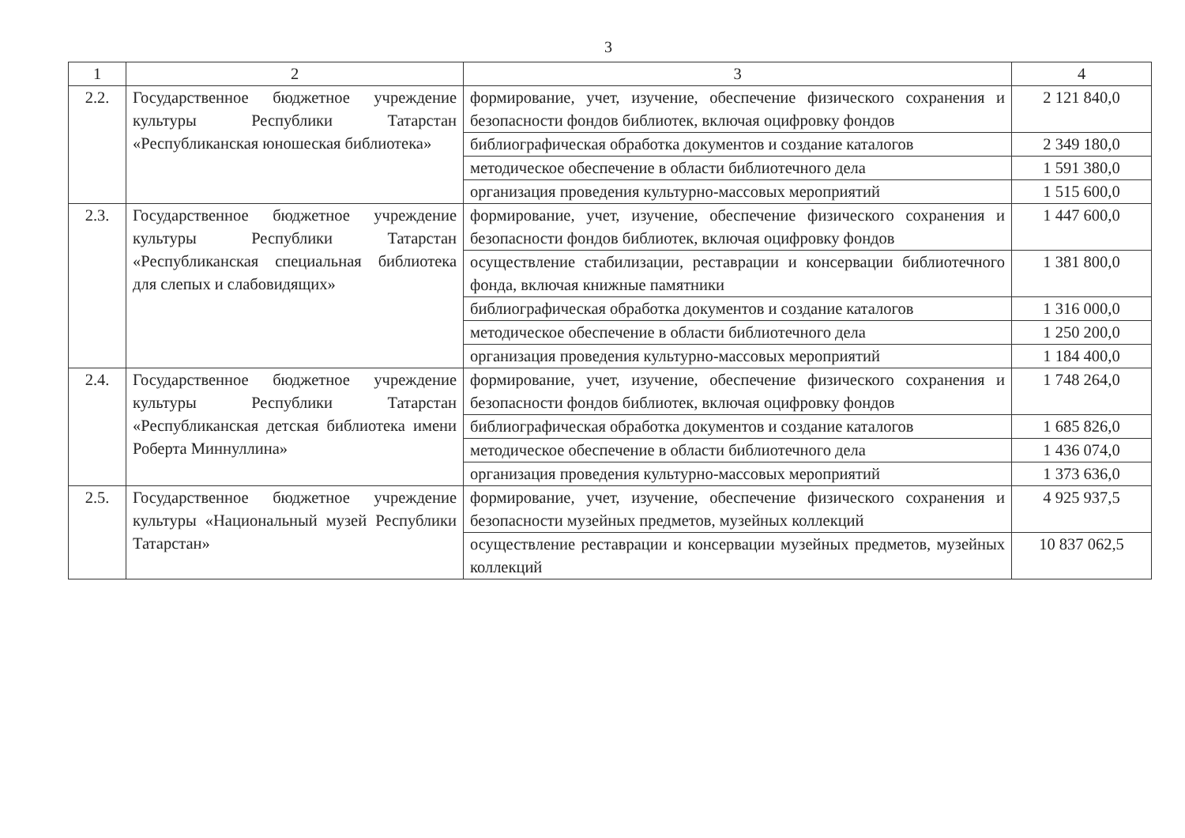3
| 1 | 2 | 3 | 4 |
| --- | --- | --- | --- |
| 2.2. | Государственное бюджетное учреждение культуры Республики Татарстан «Республиканская юношеская библиотека» | формирование, учет, изучение, обеспечение физического сохранения и безопасности фондов библиотек, включая оцифровку фондов | 2 121 840,0 |
| | | библиографическая обработка документов и создание каталогов | 2 349 180,0 |
| | | методическое обеспечение в области библиотечного дела | 1 591 380,0 |
| | | организация проведения культурно-массовых мероприятий | 1 515 600,0 |
| 2.3. | Государственное бюджетное учреждение культуры Республики Татарстан «Республиканская специальная библиотека для слепых и слабовидящих» | формирование, учет, изучение, обеспечение физического сохранения и безопасности фондов библиотек, включая оцифровку фондов | 1 447 600,0 |
| | | осуществление стабилизации, реставрации и консервации библиотечного фонда, включая книжные памятники | 1 381 800,0 |
| | | библиографическая обработка документов и создание каталогов | 1 316 000,0 |
| | | методическое обеспечение в области библиотечного дела | 1 250 200,0 |
| | | организация проведения культурно-массовых мероприятий | 1 184 400,0 |
| 2.4. | Государственное бюджетное учреждение культуры Республики Татарстан «Республиканская детская библиотека имени Роберта Миннуллина» | формирование, учет, изучение, обеспечение физического сохранения и безопасности фондов библиотек, включая оцифровку фондов | 1 748 264,0 |
| | | библиографическая обработка документов и создание каталогов | 1 685 826,0 |
| | | методическое обеспечение в области библиотечного дела | 1 436 074,0 |
| | | организация проведения культурно-массовых мероприятий | 1 373 636,0 |
| 2.5. | Государственное бюджетное учреждение культуры «Национальный музей Республики Татарстан» | формирование, учет, изучение, обеспечение физического сохранения и безопасности музейных предметов, музейных коллекций | 4 925 937,5 |
| | | осуществление реставрации и консервации музейных предметов, музейных коллекций | 10 837 062,5 |